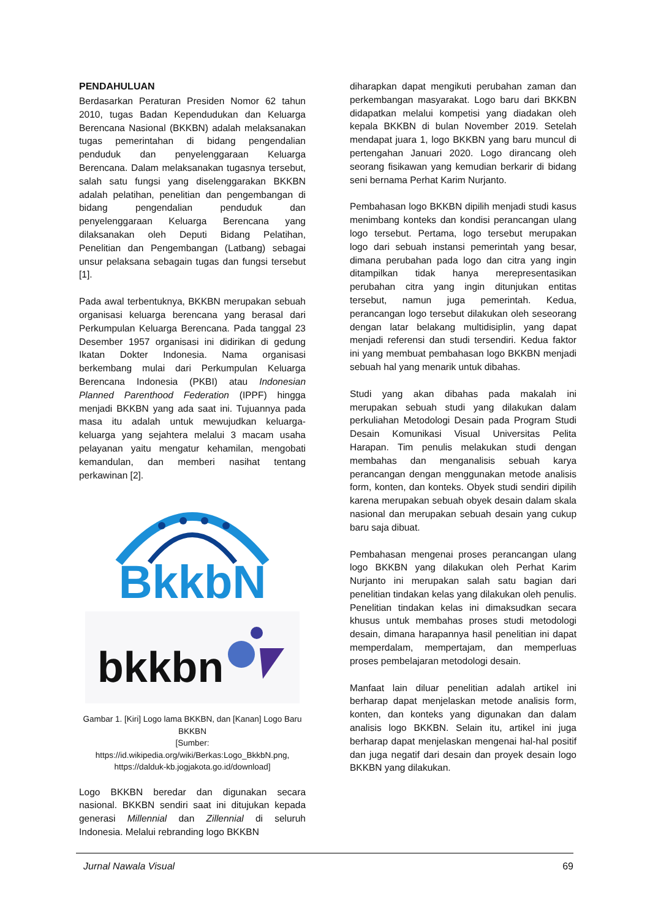PENDAHULUAN
Berdasarkan Peraturan Presiden Nomor 62 tahun 2010, tugas Badan Kependudukan dan Keluarga Berencana Nasional (BKKBN) adalah melaksanakan tugas pemerintahan di bidang pengendalian penduduk dan penyelenggaraan Keluarga Berencana. Dalam melaksanakan tugasnya tersebut, salah satu fungsi yang diselenggarakan BKKBN adalah pelatihan, penelitian dan pengembangan di bidang pengendalian penduduk dan penyelenggaraan Keluarga Berencana yang dilaksanakan oleh Deputi Bidang Pelatihan, Penelitian dan Pengembangan (Latbang) sebagai unsur pelaksana sebagain tugas dan fungsi tersebut [1].
Pada awal terbentuknya, BKKBN merupakan sebuah organisasi keluarga berencana yang berasal dari Perkumpulan Keluarga Berencana. Pada tanggal 23 Desember 1957 organisasi ini didirikan di gedung Ikatan Dokter Indonesia. Nama organisasi berkembang mulai dari Perkumpulan Keluarga Berencana Indonesia (PKBI) atau Indonesian Planned Parenthood Federation (IPPF) hingga menjadi BKKBN yang ada saat ini. Tujuannya pada masa itu adalah untuk mewujudkan keluarga-keluarga yang sejahtera melalui 3 macam usaha pelayanan yaitu mengatur kehamilan, mengobati kemandulan, dan memberi nasihat tentang perkawinan [2].
BkkbN
bkkbn
Gambar 1. [Kiri] Logo lama BKKBN, dan [Kanan] Logo Baru BKKBN
[Sumber:
https://id.wikipedia.org/wiki/Berkas:Logo_BkkbN.png,
https://dalduk-kb.jogjakota.go.id/download]
Logo BKKBN beredar dan digunakan secara nasional. BKKBN sendiri saat ini ditujukan kepada generasi Millennial dan Zillennial di seluruh Indonesia. Melalui rebranding logo BKKBN
diharapkan dapat mengikuti perubahan zaman dan perkembangan masyarakat. Logo baru dari BKKBN didapatkan melalui kompetisi yang diadakan oleh kepala BKKBN di bulan November 2019. Setelah mendapat juara 1, logo BKKBN yang baru muncul di pertengahan Januari 2020. Logo dirancang oleh seorang fisikawan yang kemudian berkarir di bidang seni bernama Perhat Karim Nurjanto.
Pembahasan logo BKKBN dipilih menjadi studi kasus menimbang konteks dan kondisi perancangan ulang logo tersebut. Pertama, logo tersebut merupakan logo dari sebuah instansi pemerintah yang besar, dimana perubahan pada logo dan citra yang ingin ditampilkan tidak hanya merepresentasikan perubahan citra yang ingin ditunjukan entitas tersebut, namun juga pemerintah. Kedua, perancangan logo tersebut dilakukan oleh seseorang dengan latar belakang multidisiplin, yang dapat menjadi referensi dan studi tersendiri. Kedua faktor ini yang membuat pembahasan logo BKKBN menjadi sebuah hal yang menarik untuk dibahas.
Studi yang akan dibahas pada makalah ini merupakan sebuah studi yang dilakukan dalam perkuliahan Metodologi Desain pada Program Studi Desain Komunikasi Visual Universitas Pelita Harapan. Tim penulis melakukan studi dengan membahas dan menganalisis sebuah karya perancangan dengan menggunakan metode analisis form, konten, dan konteks. Obyek studi sendiri dipilih karena merupakan sebuah obyek desain dalam skala nasional dan merupakan sebuah desain yang cukup baru saja dibuat.
Pembahasan mengenai proses perancangan ulang logo BKKBN yang dilakukan oleh Perhat Karim Nurjanto ini merupakan salah satu bagian dari penelitian tindakan kelas yang dilakukan oleh penulis. Penelitian tindakan kelas ini dimaksudkan secara khusus untuk membahas proses studi metodologi desain, dimana harapannya hasil penelitian ini dapat memperdalam, mempertajam, dan memperluas proses pembelajaran metodologi desain.
Manfaat lain diluar penelitian adalah artikel ini berharap dapat menjelaskan metode analisis form, konten, dan konteks yang digunakan dan dalam analisis logo BKKBN. Selain itu, artikel ini juga berharap dapat menjelaskan mengenai hal-hal positif dan juga negatif dari desain dan proyek desain logo BKKBN yang dilakukan.
Jurnal Nawala Visual 69